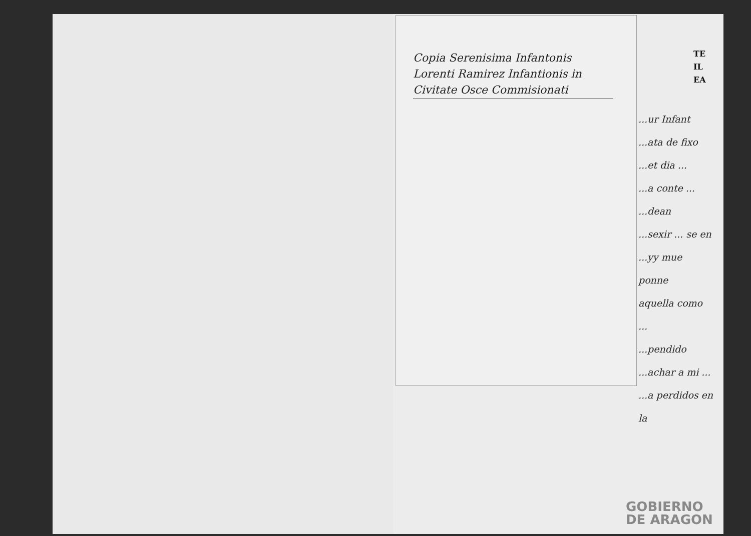Copia Serenisima Infantonis
Lorenti Ramirez Infantionis in
Civitate Osce Commisionati
TE
IL
EA
...ur Infant
...ata de fixo
...et dia ...
...a conte ...
...dean
...sexir ... se en
...yy mue ponne
aquella como ...
...pendido
...achar a mi ...
...a perdidos en la
GOBIERNO
DE ARAGON